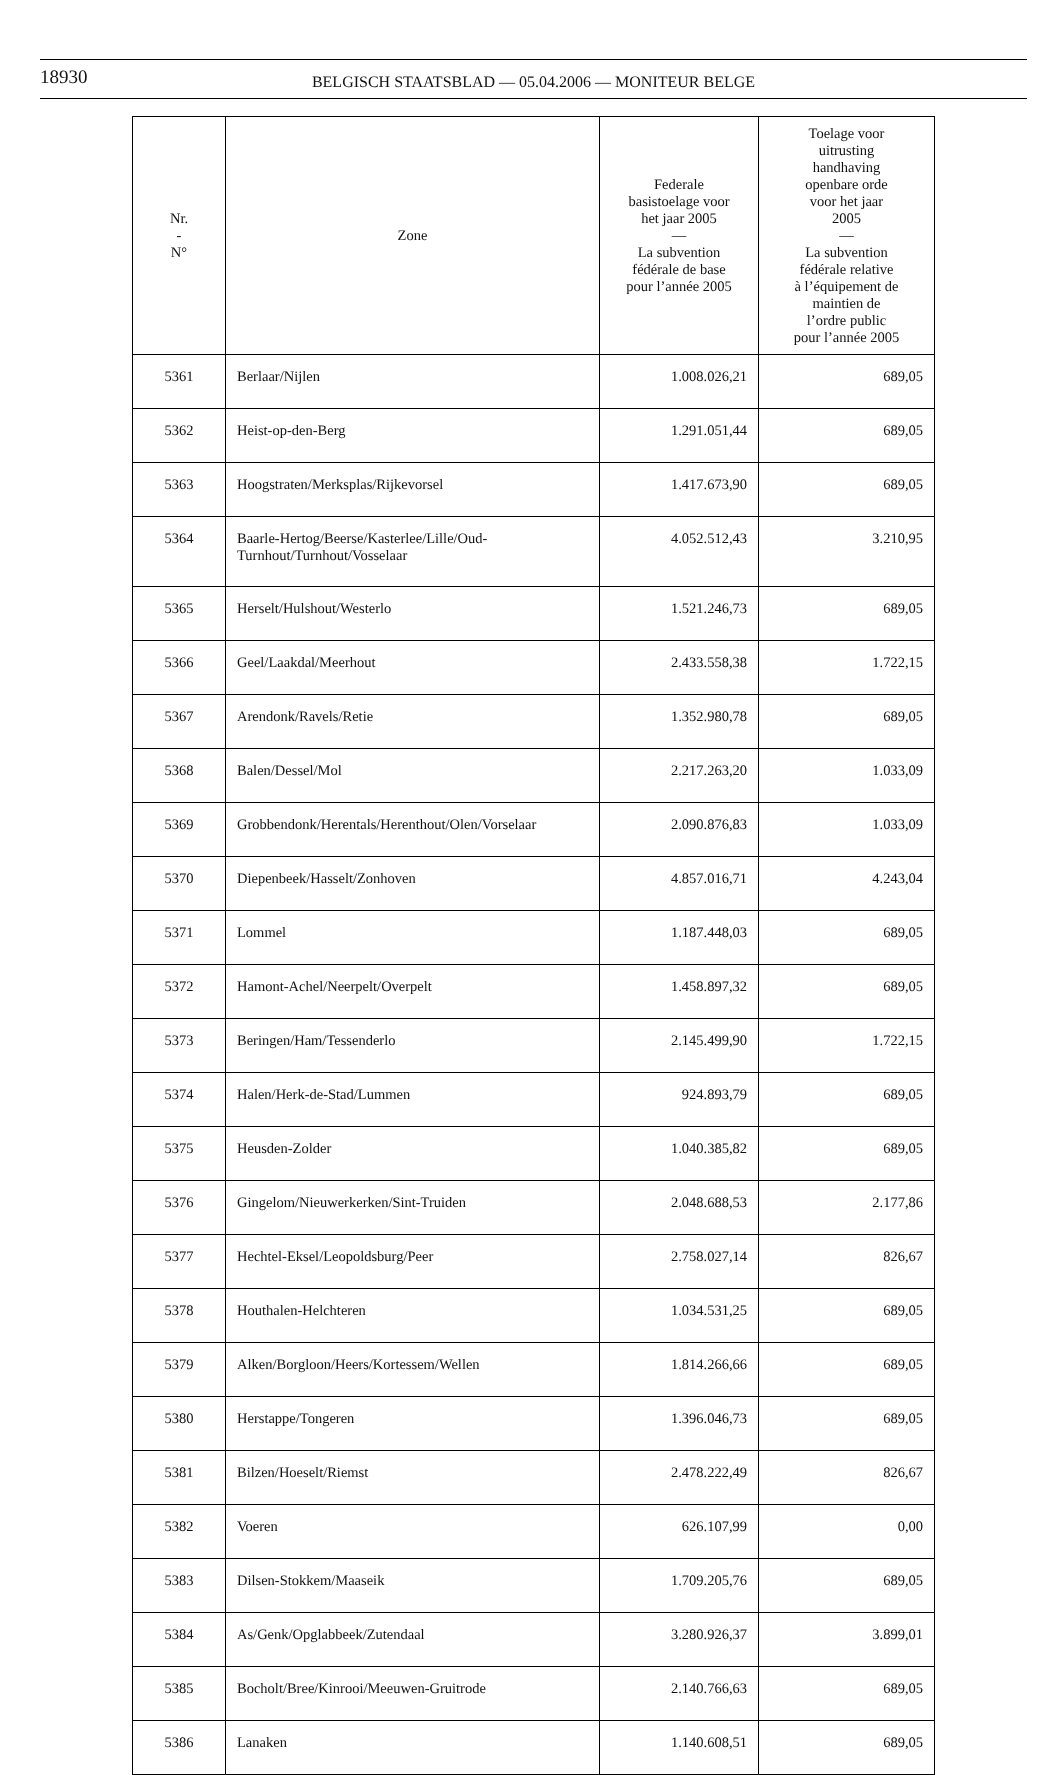18930
BELGISCH STAATSBLAD — 05.04.2006 — MONITEUR BELGE
| Nr. - N° | Zone | Federale basistoelage voor het jaar 2005 — La subvention fédérale de base pour l’année 2005 | Toelage voor uitrusting handhaving openbare orde voor het jaar 2005 — La subvention fédérale relative à l’équipement de maintien de l’ordre public pour l’année 2005 |
| --- | --- | --- | --- |
| 5361 | Berlaar/Nijlen | 1.008.026,21 | 689,05 |
| 5362 | Heist-op-den-Berg | 1.291.051,44 | 689,05 |
| 5363 | Hoogstraten/Merksplas/Rijkevorsel | 1.417.673,90 | 689,05 |
| 5364 | Baarle-Hertog/Beerse/Kasterlee/Lille/Oud-Turnhout/Turnhout/Vosselaar | 4.052.512,43 | 3.210,95 |
| 5365 | Herselt/Hulshout/Westerlo | 1.521.246,73 | 689,05 |
| 5366 | Geel/Laakdal/Meerhout | 2.433.558,38 | 1.722,15 |
| 5367 | Arendonk/Ravels/Retie | 1.352.980,78 | 689,05 |
| 5368 | Balen/Dessel/Mol | 2.217.263,20 | 1.033,09 |
| 5369 | Grobbendonk/Herentals/Herenthout/Olen/Vorselaar | 2.090.876,83 | 1.033,09 |
| 5370 | Diepenbeek/Hasselt/Zonhoven | 4.857.016,71 | 4.243,04 |
| 5371 | Lommel | 1.187.448,03 | 689,05 |
| 5372 | Hamont-Achel/Neerpelt/Overpelt | 1.458.897,32 | 689,05 |
| 5373 | Beringen/Ham/Tessenderlo | 2.145.499,90 | 1.722,15 |
| 5374 | Halen/Herk-de-Stad/Lummen | 924.893,79 | 689,05 |
| 5375 | Heusden-Zolder | 1.040.385,82 | 689,05 |
| 5376 | Gingelom/Nieuwerkerken/Sint-Truiden | 2.048.688,53 | 2.177,86 |
| 5377 | Hechtel-Eksel/Leopoldsburg/Peer | 2.758.027,14 | 826,67 |
| 5378 | Houthalen-Helchteren | 1.034.531,25 | 689,05 |
| 5379 | Alken/Borgloon/Heers/Kortessem/Wellen | 1.814.266,66 | 689,05 |
| 5380 | Herstappe/Tongeren | 1.396.046,73 | 689,05 |
| 5381 | Bilzen/Hoeselt/Riemst | 2.478.222,49 | 826,67 |
| 5382 | Voeren | 626.107,99 | 0,00 |
| 5383 | Dilsen-Stokkem/Maaseik | 1.709.205,76 | 689,05 |
| 5384 | As/Genk/Opglabbeek/Zutendaal | 3.280.926,37 | 3.899,01 |
| 5385 | Bocholt/Bree/Kinrooi/Meeuwen-Gruitrode | 2.140.766,63 | 689,05 |
| 5386 | Lanaken | 1.140.608,51 | 689,05 |